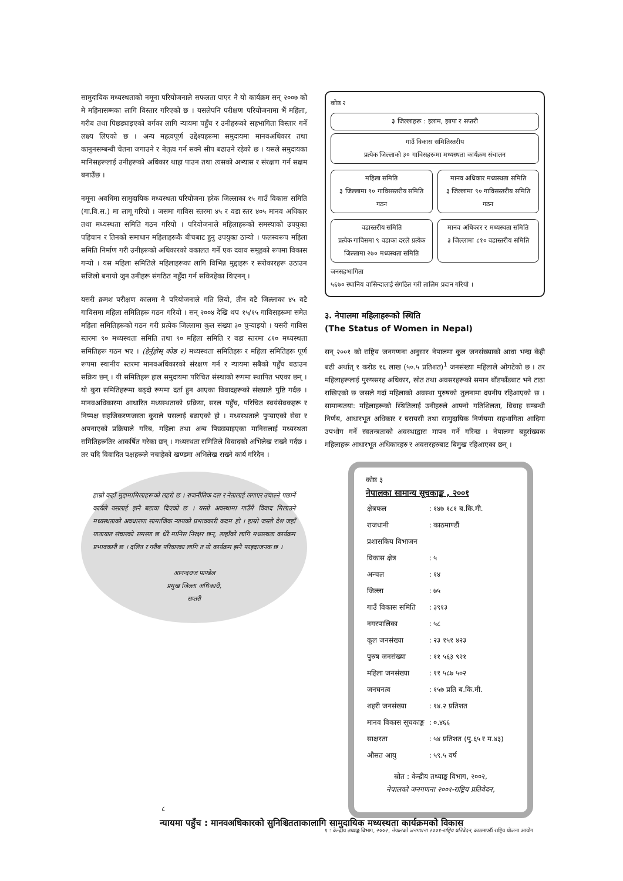सामुदायिक मध्यस्थताको नमूना परियोजनाले सफलता पाएर नै यो कार्यक्रम सन् २००७ को मे महिनासम्मका लागि विस्तार गरिएको छ । यसलेपनि परीक्षण परियोजनामा भैं महिला, गरीब तथा पिछड्याइएको वर्गका लागि न्यायमा पहुँच र उनीहरूको सहभागिता विस्तार गर्ने लक्ष्य लिएको छ । अन्य महत्वपूर्ण उद्देश्यहरूमा समुदायमा मानवअधिकार तथा कानुनसम्बन्धी चेतना जगाउने र नेतृत्व गर्न सक्ने सीप बढाउने रहेको छ । यसले समुदायका मानिसहरूलाई उनीहरूको अधिकार थाहा पाउन तथा त्यसको अभ्यास र संरक्षण गर्न सक्षम बनाउँछ ।
नमूना अवधिमा सामुदायिक मध्यस्थता परियोजना हरेक जिल्लाका १५ गाउँ विकास समिति (गा.वि.स.) मा लागू गरियो । जसमा गाविस स्तरमा ४५ र वडा स्तर ४०५ मानव अधिकार तथा मध्यस्थता समिति गठन गरियो । परियोजनाले महिलाहरूको समस्याको उपयुक्त पहिचान र तिनको समाधान महिलाहरूकै बीचबाट हुनु उपयुक्त ठान्यो । फलस्वरूप महिला समिति निर्माण गरी उनीहरूको अधिकारको वकालत गर्ने एक दवाव समूहको रूपमा विकास गर्‍यो । यस महिला समितिले महिलाहरूका लागि विभिन्न मुद्दाहरू र सरोकारहरू उठाउन सजिलो बनायो जुन उनीहरू संगठित नहुँदा गर्न सकिरहेका थिएनन् ।
यसरी क्रमश परीक्षण कालमा नै परियोजनाले गति लियो, तीन वटै जिल्लाका ४५ वटै गाविसमा महिला समितिहरू गठन गरियो । सन् २००४ देखि थप १५/१५ गाविसहरूमा समेत महिला समितिहरूको गठन गरी प्रत्येक जिल्लामा कुल संख्या ३० पुर्‍याइयो । यसरी गाविस स्तरमा ९० मध्यस्थता समिति तथा ९० महिला समिति र वडा स्तरमा ८१० मध्यस्थता समितिहरू गठन भए । (हेर्नुहोस् कोष्ठ २) मध्यस्थता समितिहरू र महिला समितिहरू पूर्ण रूपमा स्थानीय स्तरमा मानवअधिकारको संरक्षण गर्न र न्यायमा सबैको पहुँच बढाउन सक्रिय छन् । यी समितिहरू हाल समुदायमा परिचित संस्थाको रूपमा स्थापित भएका छन् । यो कुरा समितिहरूमा बढ्दो रूपमा दर्ता हुन आएका विवादहरूको संख्याले पुष्टि गर्दछ । मानवअधिकारमा आधारित मध्यस्थताको प्रक्रिया, सरल पहुँच, परिचित स्वयंसेवकहरू र निष्पक्ष सहजिकरणजस्ता कुराले यसलाई बढाएको हो । मध्यस्थताले पुर्‍याएको सेवा र अपनाएको प्रक्रियाले गरिब, महिला तथा अन्य पिछडयाइएका मानिसलाई मध्यस्थता समितिहरूतिर आकर्षित गरेका छन् । मध्यस्थता समितिले विवादको अभिलेख राख्ने गर्दछ । तर यदि विवादित पक्षहरूले नचाहेको खण्डमा अभिलेख राख्ने कार्य गरिदैन ।
हाम्रो कहाँ मुद्दामामिलाहरूको लहरो छ । राजनीतिक दल र नेतालाई लगाएर उचाल्ने पछार्ने कार्यले यसलाई झनै बढावा दिएको छ । यस्तो अवस्थामा गाउँमै विवाद मिलाउने मध्यस्थताको अवधारणा सामाजिक न्यायको प्रभावकारी कदम हो । हाम्रो जस्तो देश जहाँ यातायात संचारको समस्या छ धेरै मानिस निरक्षर छन्, त्यहाँको लागि मध्यस्थता कार्यक्रम प्रभावकारी छ । दलित र गरीब परिवारका लागि त यो कार्यक्रम झनै फाइदाजनक छ ।
आनन्दराज पाण्डेल
प्रमुख जिल्ला अधिकारी,
सप्तरी
कोष्ठ २
३ जिल्लाहरू : इलाम, झापा र सप्तरी
गाउँ विकास समितिस्तरीय
प्रत्येक जिल्लाको ३० गाविसहरूमा मध्यस्थता कार्यक्रम संचालन
महिला समिति
३ जिल्लामा ९० गाविसस्तरीय समिति गठन
मानव अधिकार मध्यस्थता समिति
३ जिल्लामा ९० गाविसस्तरीय समिति गठन
वडास्तरीय समिति
प्रत्येक गाविसमा ९ वडाका दरले प्रत्येक जिल्लामा २७० मध्यस्थता समिति
मानव अधिकार र मध्यस्थता समिति
३ जिल्लामा ८१० वडास्तरीय समिति
जनसहभागिता
५६७० स्थानिय वासिन्दालाई संगठित गरी तालिम प्रदान गरियो ।
३. नेपालमा महिलाहरूको स्थिति
(The Status of Women in Nepal)
सन् २००१ को राष्ट्रिय जनगणना अनुसार नेपालमा कुल जनसंख्याको आधा भन्दा केही बढी अर्थात् १ करोड १६ लाख (५०.५ प्रतिशत)<sup>1</sup> जनसंख्या महिलाले ओगटेको छ । तर महिलाहरूलाई पुरुषसरह अधिकार, स्रोत तथा अवसरहरूको समान बाँडफाँडबाट भने टाढा राखिएको छ जसले गर्दा महिलाको अवस्था पुरुषको तुलनामा दयनीय रहिआएको छ । सामान्यतया: महिलाहरूको स्थितिलाई उनीहरुले आफ्नो गतिशिलता, विवाह सम्बन्धी निर्णय, आधारभूत अधिकार र घरायसी तथा सामुदायिक निर्णयमा सहभागिता आदिमा उपभोग गर्ने स्वतन्त्रताको अवस्थाद्वारा मापन गर्ने गरिन्छ । नेपालमा बहुसंख्यक महिलाहरू आधारभूत अधिकारहरु र अवसरहरुबाट बिमुख रहिआएका छन् ।
कोष्ठ ३
नेपालका सामान्य सूचकाङ्क , २००१
| क्षेत्रफल | : १४७ १८१ ब.कि.मी. |
| राजधानी | : काठमाण्डौं |
| प्रशासकिय विभाजन | |
| विकास क्षेत्र | : ५ |
| अन्चल | : १४ |
| जिल्ला | : ७५ |
| गाउँ विकास समिति | : ३९१३ |
| नगरपालिका | : ५८ |
| कूल जनसंख्या | : २३ १५१ ४२३ |
| पुरुष जनसंख्या | : ११ ५६३ ९२१ |
| महिला जनसंख्या | : ११ ५८७ ५०२ |
| जनघनत्व | : १५७ प्रति ब.कि.मी. |
| शहरी जनसंख्या | : १४.२ प्रतिशत |
| मानव विकास सूचकाङ्क | : ०.४६६ |
| साक्षरता | : ५४ प्रतिशत (पु.६५ र म.४३) |
| औसत आयु | : ५९.५ वर्ष |
स्रोत : केन्द्रीय तथ्याङ्क विभाग, २००२,
नेपालको जनगणना २००१-राष्ट्रिय प्रतिवेदन,
१ : केन्द्रीय तथ्याङ्क विभाग, २००२, नेपालको जनगणना २००१-राष्ट्रिय प्रतिवेदन, काठमाण्डौं राष्ट्रिय योजना आयोग
८
न्यायमा पहुँच : मानवअधिकारको सुनिश्चितताकालागि सामुदायिक मध्यस्थता कार्यक्रमको विकास